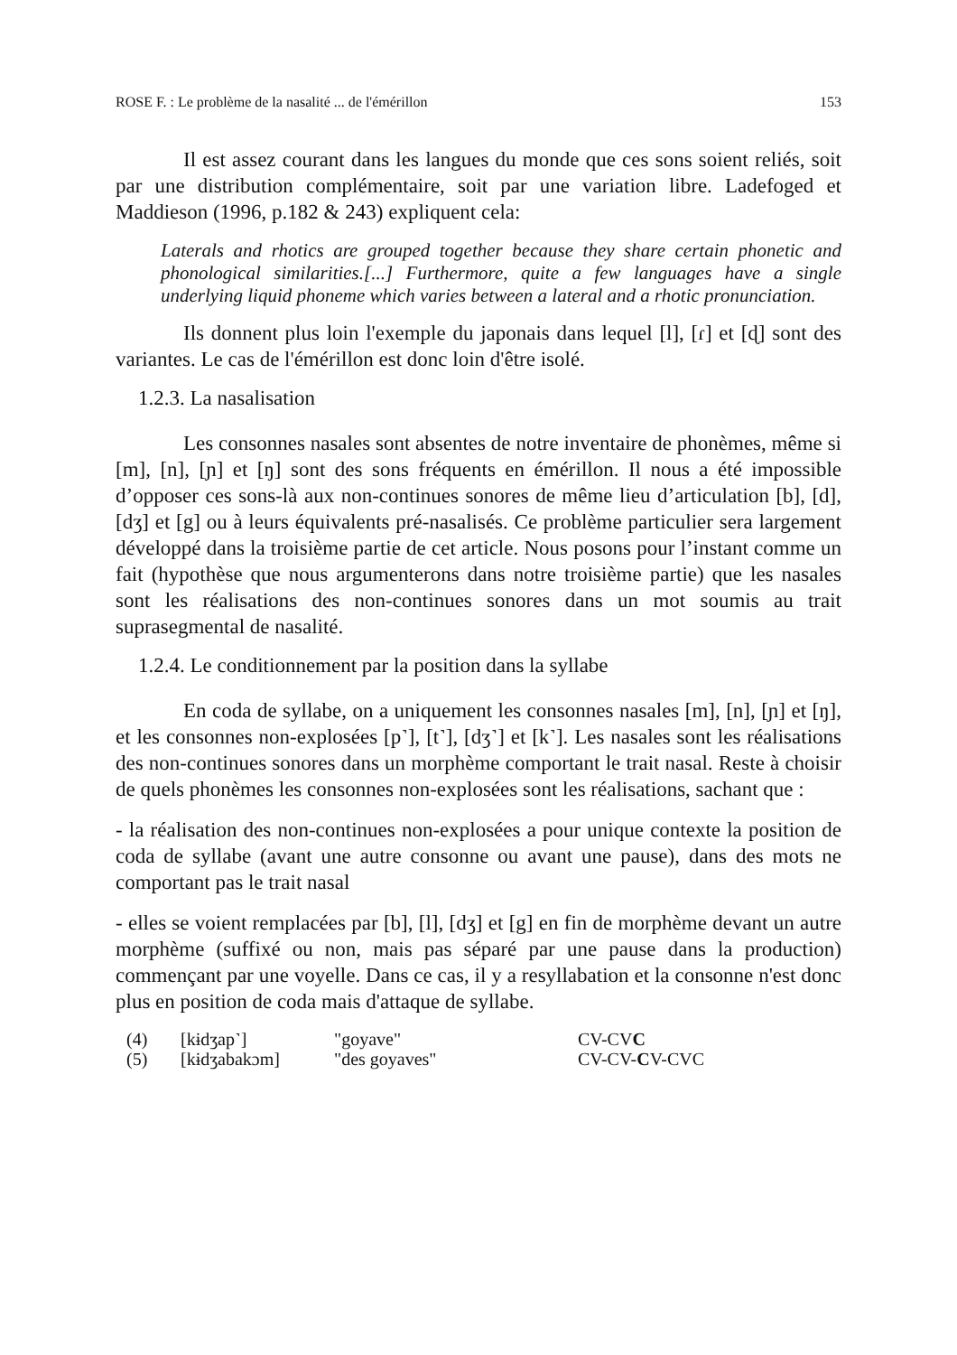ROSE F. : Le problème de la nasalité ... de l'émérillon 153
Il est assez courant dans les langues du monde que ces sons soient reliés, soit par une distribution complémentaire, soit par une variation libre. Ladefoged et Maddieson (1996, p.182 & 243) expliquent cela:
Laterals and rhotics are grouped together because they share certain phonetic and phonological similarities.[...] Furthermore, quite a few languages have a single underlying liquid phoneme which varies between a lateral and a rhotic pronunciation.
Ils donnent plus loin l'exemple du japonais dans lequel [l], [ɾ] et [ɖ] sont des variantes. Le cas de l'émérillon est donc loin d'être isolé.
1.2.3. La nasalisation
Les consonnes nasales sont absentes de notre inventaire de phonèmes, même si [m], [n], [ɲ] et [ŋ] sont des sons fréquents en émérillon. Il nous a été impossible d’opposer ces sons-là aux non-continues sonores de même lieu d’articulation [b], [d], [dʒ] et [g] ou à leurs équivalents pré-nasalisés. Ce problème particulier sera largement développé dans la troisième partie de cet article. Nous posons pour l’instant comme un fait (hypothèse que nous argumenterons dans notre troisième partie) que les nasales sont les réalisations des non-continues sonores dans un mot soumis au trait suprasegmental de nasalité.
1.2.4. Le conditionnement par la position dans la syllabe
En coda de syllabe, on a uniquement les consonnes nasales [m], [n], [ɲ] et [ŋ], et les consonnes non-explosées [p˺], [t˺], [dʒ˺] et [k˺]. Les nasales sont les réalisations des non-continues sonores dans un morphème comportant le trait nasal. Reste à choisir de quels phonèmes les consonnes non-explosées sont les réalisations, sachant que :
- la réalisation des non-continues non-explosées a pour unique contexte la position de coda de syllabe (avant une autre consonne ou avant une pause), dans des mots ne comportant pas le trait nasal
- elles se voient remplacées par [b], [l], [dʒ] et [g] en fin de morphème devant un autre morphème (suffixé ou non, mais pas séparé par une pause dans la production) commençant par une voyelle. Dans ce cas, il y a resyllabation et la consonne n'est donc plus en position de coda mais d'attaque de syllabe.
| (4) | [kɨdʒap˺] | "goyave" | CV-CV C |
| (5) | [kɨdʒabakɔm] | "des goyaves" | CV-CV- C V-CVC |